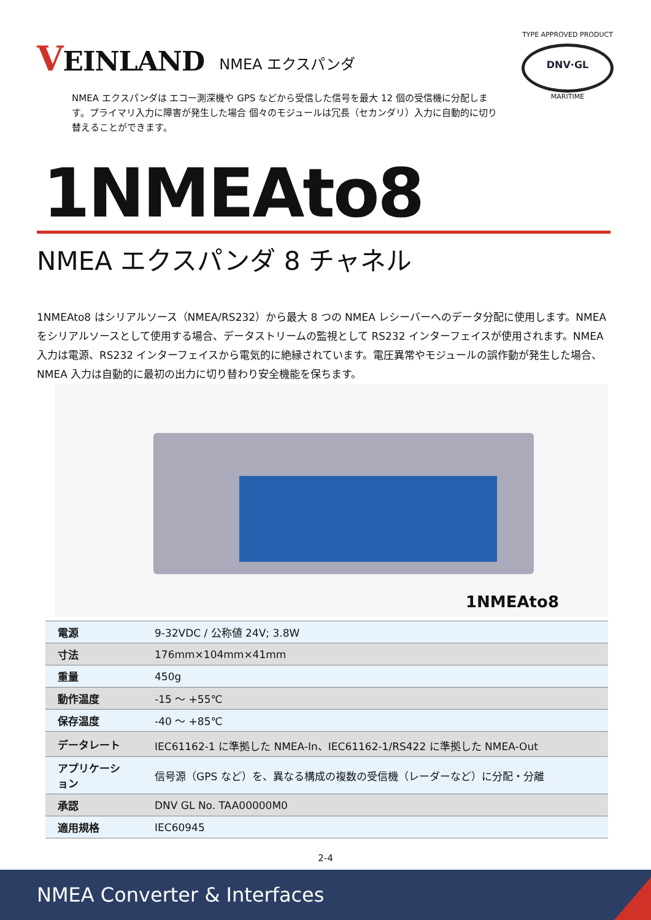VEINLAND
NMEA エクスパンダ
TYPE APPROVED PRODUCT
DNV·GL
MARITIME
NMEA エクスパンダは エコー測深機や GPS などから受信した信号を最大 12 個の受信機に分配します。プライマリ入力に障害が発生した場合 個々のモジュールは冗長（セカンダリ）入力に自動的に切り替えることができます。
1NMEAto8
NMEA エクスパンダ 8 チャネル
1NMEAto8 はシリアルソース（NMEA/RS232）から最大 8 つの NMEA レシーバーへのデータ分配に使用します。NMEA をシリアルソースとして使用する場合、データストリームの監視として RS232 インターフェイスが使用されます。NMEA 入力は電源、RS232 インターフェイスから電気的に絶縁されています。電圧異常やモジュールの誤作動が発生した場合、NMEA 入力は自動的に最初の出力に切り替わり安全機能を保ちます。
1NMEAto8
| 電源 | 9-32VDC / 公称値 24V; 3.8W |
| 寸法 | 176mm×104mm×41mm |
| 重量 | 450g |
| 動作温度 | -15 ～ +55℃ |
| 保存温度 | -40 ～ +85℃ |
| データレート | IEC61162-1 に準拠した NMEA-In、IEC61162-1/RS422 に準拠した NMEA-Out |
| アプリケーション | 信号源（GPS など）を、異なる構成の複数の受信機（レーダーなど）に分配・分離 |
| 承認 | DNV GL No. TAA00000M0 |
| 適用規格 | IEC60945 |
2-4
NMEA Converter & Interfaces